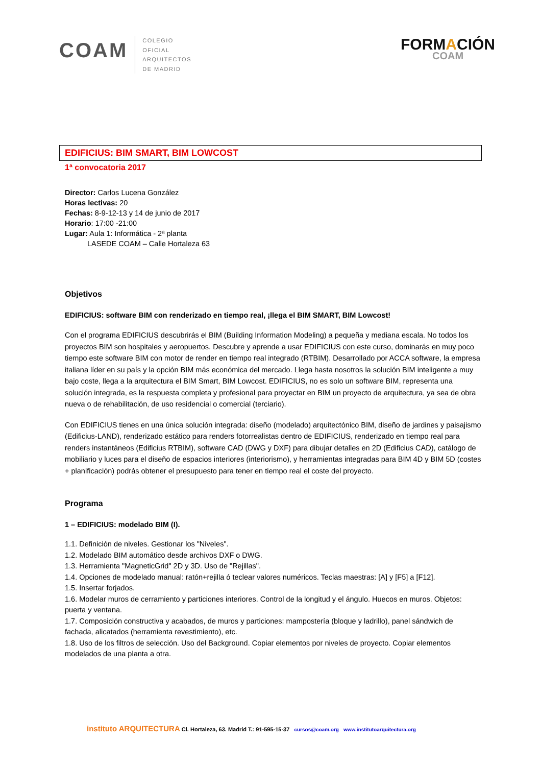COAM
COLEGIO
OFICIAL
ARQUITECTOS
DE MADRID
FORMACIÓN
COAM
EDIFICIUS: BIM SMART, BIM LOWCOST
1ª convocatoria 2017
Director: Carlos Lucena González
Horas lectivas: 20
Fechas: 8-9-12-13 y 14 de junio de 2017
Horario: 17:00 -21:00
Lugar: Aula 1: Informática - 2ª planta
LASEDE COAM – Calle Hortaleza 63
Objetivos
EDIFICIUS: software BIM con renderizado en tiempo real, ¡llega el BIM SMART, BIM Lowcost!
Con el programa EDIFICIUS descubrirás el BIM (Building Information Modeling) a pequeña y mediana escala. No todos los proyectos BIM son hospitales y aeropuertos. Descubre y aprende a usar EDIFICIUS con este curso, dominarás en muy poco tiempo este software BIM con motor de render en tiempo real integrado (RTBIM). Desarrollado por ACCA software, la empresa italiana líder en su país y la opción BIM más económica del mercado. Llega hasta nosotros la solución BIM inteligente a muy bajo coste, llega a la arquitectura el BIM Smart, BIM Lowcost. EDIFICIUS, no es solo un software BIM, representa una solución integrada, es la respuesta completa y profesional para proyectar en BIM un proyecto de arquitectura, ya sea de obra nueva o de rehabilitación, de uso residencial o comercial (terciario).
Con EDIFICIUS tienes en una única solución integrada: diseño (modelado) arquitectónico BIM, diseño de jardines y paisajismo (Edificius-LAND), renderizado estático para renders fotorrealistas dentro de EDIFICIUS, renderizado en tiempo real para renders instantáneos (Edificius RTBIM), software CAD (DWG y DXF) para dibujar detalles en 2D (Edificius CAD), catálogo de mobiliario y luces para el diseño de espacios interiores (interiorismo), y herramientas integradas para BIM 4D y BIM 5D (costes + planificación) podrás obtener el presupuesto para tener en tiempo real el coste del proyecto.
Programa
1 – EDIFICIUS: modelado BIM (I).
1.1. Definición de niveles. Gestionar los "Niveles".
1.2. Modelado BIM automático desde archivos DXF o DWG.
1.3. Herramienta "MagneticGrid" 2D y 3D. Uso de "Rejillas".
1.4. Opciones de modelado manual: ratón+rejilla ó teclear valores numéricos. Teclas maestras: [A] y [F5] a [F12].
1.5. Insertar forjados.
1.6. Modelar muros de cerramiento y particiones interiores. Control de la longitud y el ángulo. Huecos en muros. Objetos: puerta y ventana.
1.7. Composición constructiva y acabados, de muros y particiones: mampostería (bloque y ladrillo), panel sándwich de fachada, alicatados (herramienta revestimiento), etc.
1.8. Uso de los filtros de selección. Uso del Background. Copiar elementos por niveles de proyecto. Copiar elementos modelados de una planta a otra.
instituto ARQUITECTURA Cl. Hortaleza, 63. Madrid T.: 91-595-15-37 cursos@coam.org www.institutoarquitectura.org